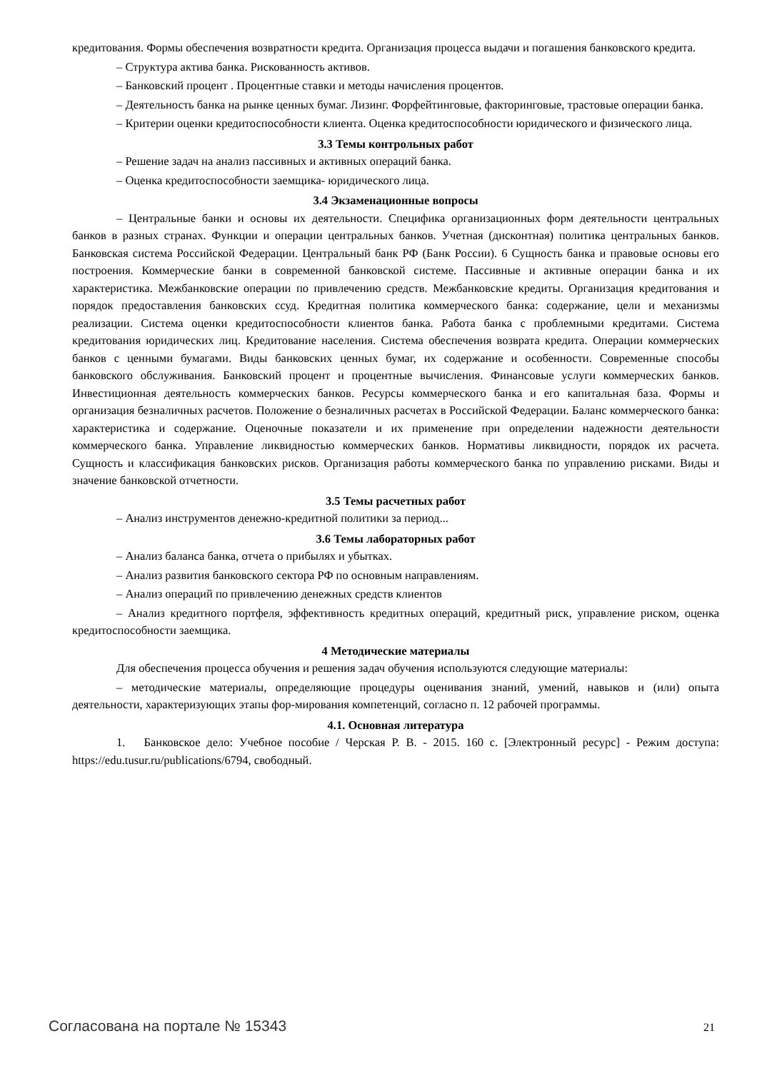кредитования. Формы обеспечения возвратности кредита. Организация процесса выдачи и погашения банковского кредита.
– Структура актива банка. Рискованность активов.
– Банковский процент . Процентные ставки и методы начисления процентов.
– Деятельность банка на рынке ценных бумаг. Лизинг. Форфейтинговые, факторинговые, трастовые операции банка.
– Критерии оценки кредитоспособности клиента. Оценка кредитоспособности юридического и физического лица.
3.3 Темы контрольных работ
– Решение задач на анализ пассивных и активных операций банка.
– Оценка кредитоспособности заемщика- юридического лица.
3.4 Экзаменационные вопросы
– Центральные банки и основы их деятельности. Специфика организационных форм деятельности центральных банков в разных странах. Функции и операции центральных банков. Учетная (дисконтная) политика центральных банков. Банковская система Российской Федерации. Центральный банк РФ (Банк России). 6 Сущность банка и правовые основы его построения. Коммерческие банки в современной банковской системе. Пассивные и активные операции банка и их характеристика. Межбанковские операции по привлечению средств. Межбанковские кредиты. Организация кредитования и порядок предоставления банковских ссуд. Кредитная политика коммерческого банка: содержание, цели и механизмы реализации. Система оценки кредитоспособности клиентов банка. Работа банка с проблемными кредитами. Система кредитования юридических лиц. Кредитование населения. Система обеспечения возврата кредита. Операции коммерческих банков с ценными бумагами. Виды банковских ценных бумаг, их содержание и особенности. Современные способы банковского обслуживания. Банковский процент и процентные вычисления. Финансовые услуги коммерческих банков. Инвестиционная деятельность коммерческих банков. Ресурсы коммерческого банка и его капитальная база. Формы и организация безналичных расчетов. Положение о безналичных расчетах в Российской Федерации. Баланс коммерческого банка: характеристика и содержание. Оценочные показатели и их применение при определении надежности деятельности коммерческого банка. Управление ликвидностью коммерческих банков. Нормативы ликвидности, порядок их расчета. Сущность и классификация банковских рисков. Организация работы коммерческого банка по управлению рисками. Виды и значение банковской отчетности.
3.5 Темы расчетных работ
– Анализ инструментов денежно-кредитной политики за период...
3.6 Темы лабораторных работ
– Анализ баланса банка, отчета о прибылях и убытках.
– Анализ развития банковского сектора РФ по основным направлениям.
– Анализ операций по привлечению денежных средств клиентов
– Анализ кредитного портфеля, эффективность кредитных операций, кредитный риск, управление риском, оценка кредитоспособности заемщика.
4 Методические материалы
Для обеспечения процесса обучения и решения задач обучения используются следующие материалы:
– методические материалы, определяющие процедуры оценивания знаний, умений, навыков и (или) опыта деятельности, характеризующих этапы фор-мирования компетенций, согласно п. 12 рабочей программы.
4.1. Основная литература
1. Банковское дело: Учебное пособие / Черская Р. В. - 2015. 160 с. [Электронный ресурс] - Режим доступа: https://edu.tusur.ru/publications/6794, свободный.
Согласована на портале № 15343 21